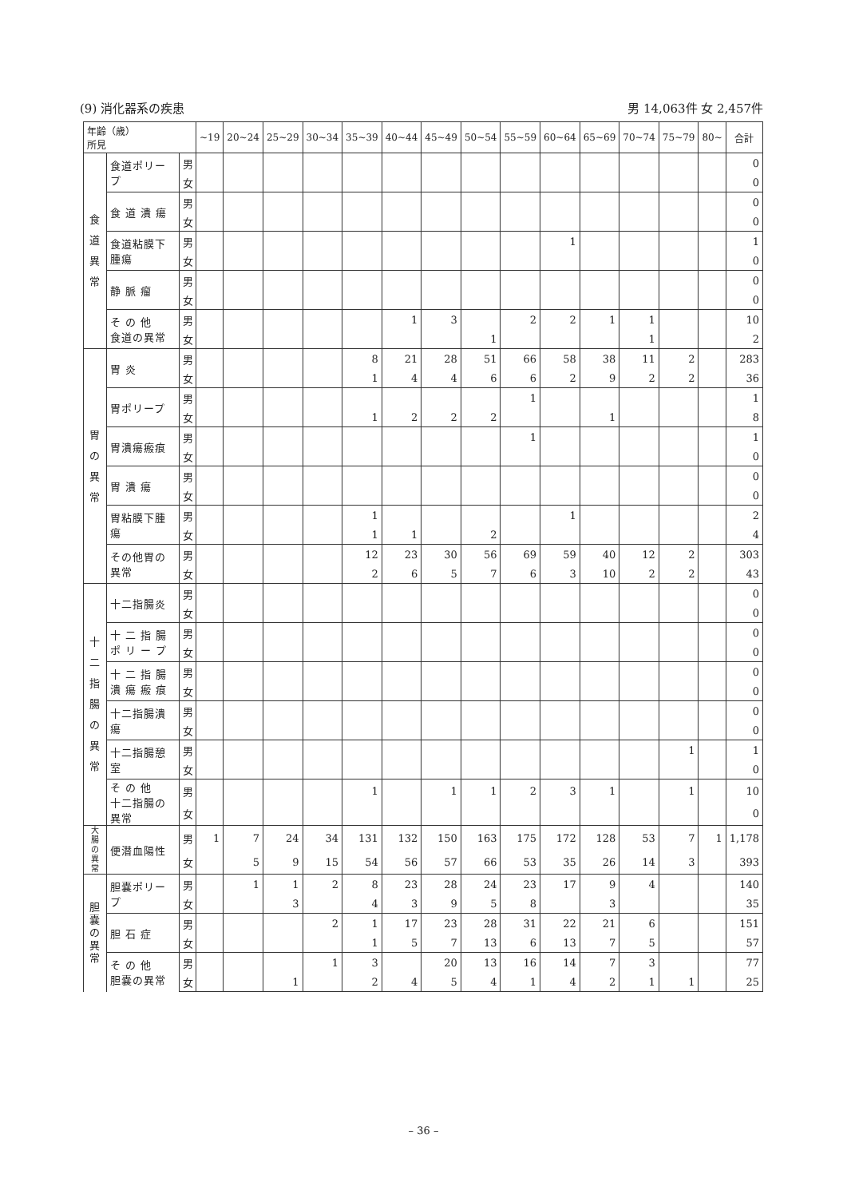(9) 消化器系の疾患 男 14,063件 女 2,457件
| 年齢（歳） 所見 | | | ~19 | 20~24 | 25~29 | 30~34 | 35~39 | 40~44 | 45~49 | 50~54 | 55~59 | 60~64 | 65~69 | 70~74 | 75~79 | 80~ | 合計 |
| --- | --- | --- | --- | --- | --- | --- | --- | --- | --- | --- | --- | --- | --- | --- | --- | --- | --- |
| 食 道 異 常 | 食道ポリープ | 男 | | | | | | | | | | | | | | | 0 |
| | | 女 | | | | | | | | | | | | | | | 0 |
| | 食 道 潰 瘍 | 男 | | | | | | | | | | | | | | | 0 |
| | | 女 | | | | | | | | | | | | | | | 0 |
| | 食道粘膜下腫瘍 | 男 | | | | | | | | | | 1 | | | | | 1 |
| | | 女 | | | | | | | | | | | | | | | 0 |
| | 静 脈 瘤 | 男 | | | | | | | | | | | | | | | 0 |
| | | 女 | | | | | | | | | | | | | | | 0 |
| | そ の 他 食道の異常 | 男 | | | | | | 1 | 3 | | 2 | 2 | 1 | 1 | | | 10 |
| | | 女 | | | | | | | | 1 | | | | 1 | | | 2 |
| 胃 の 異 常 | 胃 炎 | 男 | | | | | 8 | 21 | 28 | 51 | 66 | 58 | 38 | 11 | 2 | | 283 |
| | | 女 | | | | | 1 | 4 | 4 | 6 | 6 | 2 | 9 | 2 | 2 | | 36 |
| | 胃ポリープ | 男 | | | | | | | | | 1 | | | | | | 1 |
| | | 女 | | | | | 1 | 2 | 2 | 2 | | | 1 | | | | 8 |
| | 胃潰瘍瘢痕 | 男 | | | | | | | | | 1 | | | | | | 1 |
| | | 女 | | | | | | | | | | | | | | | 0 |
| | 胃 潰 瘍 | 男 | | | | | | | | | | | | | | | 0 |
| | | 女 | | | | | | | | | | | | | | | 0 |
| | 胃粘膜下腫瘍 | 男 | | | | | 1 | | | | | 1 | | | | | 2 |
| | | 女 | | | | | 1 | 1 | | 2 | | | | | | | 4 |
| | その他胃の異常 | 男 | | | | | 12 | 23 | 30 | 56 | 69 | 59 | 40 | 12 | 2 | | 303 |
| | | 女 | | | | | 2 | 6 | 5 | 7 | 6 | 3 | 10 | 2 | 2 | | 43 |
| 十 二 指 腸 の 異 常 | 十二指腸炎 | 男 | | | | | | | | | | | | | | | 0 |
| | | 女 | | | | | | | | | | | | | | | 0 |
| | 十 二 指 腸 ポ リ ー プ | 男 | | | | | | | | | | | | | | | 0 |
| | | 女 | | | | | | | | | | | | | | | 0 |
| | 十 二 指 腸 潰 瘍 瘢 痕 | 男 | | | | | | | | | | | | | | | 0 |
| | | 女 | | | | | | | | | | | | | | | 0 |
| | 十二指腸潰瘍 | 男 | | | | | | | | | | | | | | | 0 |
| | | 女 | | | | | | | | | | | | | | | 0 |
| | 十二指腸憩室 | 男 | | | | | | | | | | | | | 1 | | 1 |
| | | 女 | | | | | | | | | | | | | | | 0 |
| | そ の 他 十二指腸の異常 | 男 | | | | | 1 | | 1 | 1 | 2 | 3 | 1 | | 1 | | 10 |
| | | 女 | | | | | | | | | | | | | | | 0 |
| 大腸の異常 | 便潜血陽性 | 男 | 1 | 7 | 24 | 34 | 131 | 132 | 150 | 163 | 175 | 172 | 128 | 53 | 7 | 1 | 1,178 |
| | | 女 | | 5 | 9 | 15 | 54 | 56 | 57 | 66 | 53 | 35 | 26 | 14 | 3 | | 393 |
| 胆 嚢 の 異 常 | 胆嚢ポリープ | 男 | | 1 | 1 | 2 | 8 | 23 | 28 | 24 | 23 | 17 | 9 | 4 | | | 140 |
| | | 女 | | | 3 | | 4 | 3 | 9 | 5 | 8 | | 3 | | | | 35 |
| | 胆 石 症 | 男 | | | | 2 | 1 | 17 | 23 | 28 | 31 | 22 | 21 | 6 | | | 151 |
| | | 女 | | | | | 1 | 5 | 7 | 13 | 6 | 13 | 7 | 5 | | | 57 |
| | そ の 他 胆嚢の異常 | 男 | | | | 1 | 3 | | 20 | 13 | 16 | 14 | 7 | 3 | | | 77 |
| | | 女 | | | 1 | | 2 | 4 | 5 | 4 | 1 | 4 | 2 | 1 | 1 | | 25 |
– 36 –